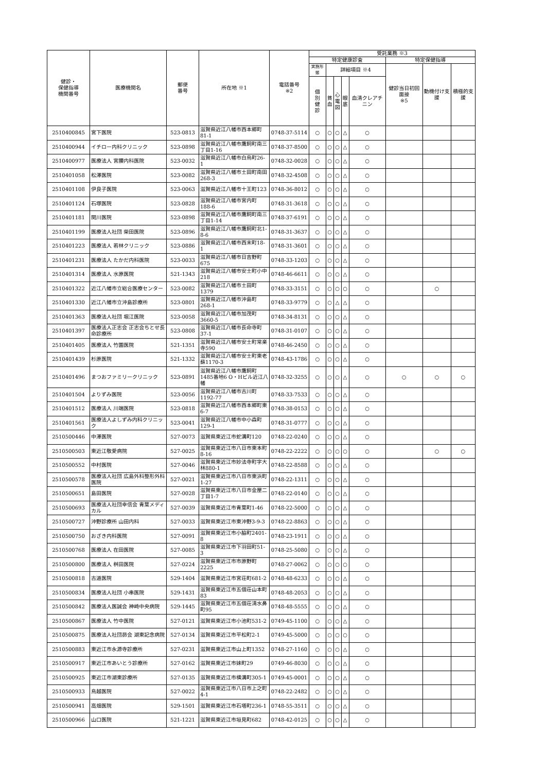| 健診・ 保健指導 機関番号 | 医療機関名 | 郵便 番号 | 所在地 ※1 | 電話番号 ※2 | 受託業務 ※3 | | | | | | | |
| --- | --- | --- | --- | --- | --- | --- | --- | --- | --- | --- | --- | --- |
| | | | | | 特定健康診査 | | | | | 特定保健指導 | | |
| | | | | | 実施形態 | 詳細項目 ※4 | | | | 健診当日初回面接 ※5 | 動機付け支援 | 積極的支援 |
| | | | | | 個 別 健 診 | 貧 血 | 心 電 図 | 眼 底 | 血清クレアチニン | | | |
| 2510400845 | 宮下医院 | 523-0813 | 滋賀県近江八幡市西本郷町81-1 | 0748-37-5114 | ○ | ○ | ○ | △ | ○ | | | |
| 2510400944 | イチロー内科クリニック | 523-0898 | 滋賀県近江八幡市鷹飼町南三丁目1-16 | 0748-37-8500 | ○ | ○ | ○ | △ | ○ | | | |
| 2510400977 | 医療法人 宮腰内科医院 | 523-0032 | 滋賀県近江八幡市白鳥町26-1 | 0748-32-0028 | ○ | ○ | ○ | △ | ○ | | | |
| 2510401058 | 松澤医院 | 523-0082 | 滋賀県近江八幡市土田町南田268-3 | 0748-32-4508 | ○ | ○ | ○ | △ | ○ | | | |
| 2510401108 | 伊良子医院 | 523-0063 | 滋賀県近江八幡市十王町123 | 0748-36-8012 | ○ | ○ | ○ | △ | ○ | | | |
| 2510401124 | 石塚医院 | 523-0828 | 滋賀県近江八幡市宮内町188-6 | 0748-31-3618 | ○ | ○ | ○ | △ | ○ | | | |
| 2510401181 | 関川医院 | 523-0898 | 滋賀県近江八幡市鷹飼町南三丁目1-14 | 0748-37-6191 | ○ | ○ | ○ | △ | ○ | | | |
| 2510401199 | 医療法人社団 柴田医院 | 523-0896 | 滋賀県近江八幡市鷹飼町北1-8-6 | 0748-31-3637 | ○ | ○ | ○ | △ | ○ | | | |
| 2510401223 | 医療法人 若林クリニック | 523-0886 | 滋賀県近江八幡市西末町18-1 | 0748-31-3601 | ○ | ○ | ○ | △ | ○ | | | |
| 2510401231 | 医療法人 たかだ内科医院 | 523-0033 | 滋賀県近江八幡市日吉野町675 | 0748-33-1203 | ○ | ○ | ○ | △ | ○ | | | |
| 2510401314 | 医療法人 水原医院 | 521-1343 | 滋賀県近江八幡市安土町小中218 | 0748-46-6611 | ○ | ○ | ○ | △ | ○ | | | |
| 2510401322 | 近江八幡市立総合医療センター | 523-0082 | 滋賀県近江八幡市土田町1379 | 0748-33-3151 | ○ | ○ | ○ | ○ | ○ | | ○ | |
| 2510401330 | 近江八幡市立沖島診療所 | 523-0801 | 滋賀県近江八幡市沖島町268-1 | 0748-33-9779 | ○ | ○ | △ | △ | ○ | | | |
| 2510401363 | 医療法人社団 堀江医院 | 523-0058 | 滋賀県近江八幡市加茂町3660-5 | 0748-34-8131 | ○ | ○ | ○ | △ | ○ | | | |
| 2510401397 | 医療法人正志会 正志会ちとせ長命診療所 | 523-0808 | 滋賀県近江八幡市長命寺町37-1 | 0748-31-0107 | ○ | ○ | ○ | △ | ○ | | | |
| 2510401405 | 医療法人 竹園医院 | 521-1351 | 滋賀県近江八幡市安土町常楽寺590 | 0748-46-2450 | ○ | ○ | ○ | △ | ○ | | | |
| 2510401439 | 杉原医院 | 521-1332 | 滋賀県近江八幡市安土町東老蘇1170-3 | 0748-43-1786 | ○ | ○ | ○ | △ | ○ | | | |
| 2510401496 | まつおファミリークリニック | 523-0891 | 滋賀県近江八幡市鷹飼町1485番地6 O・Hビル近江八幡 | 0748-32-3255 | ○ | ○ | ○ | △ | ○ | ○ | ○ | ○ |
| 2510401504 | よりずみ医院 | 523-0056 | 滋賀県近江八幡市古川町1192-77 | 0748-33-7533 | ○ | ○ | ○ | △ | ○ | | | |
| 2510401512 | 医療法人 川端医院 | 523-0818 | 滋賀県近江八幡市西本郷町東6-7 | 0748-38-0153 | ○ | ○ | ○ | △ | ○ | | | |
| 2510401561 | 医療法人よしずみ内科クリニック | 523-0041 | 滋賀県近江八幡市中小森町129-1 | 0748-31-0777 | ○ | ○ | ○ | △ | ○ | | | |
| 2510500446 | 中澤医院 | 527-0073 | 滋賀県東近江市蛇溝町120 | 0748-22-0240 | ○ | ○ | ○ | △ | ○ | | | |
| 2510500503 | 東近江敬愛病院 | 527-0025 | 滋賀県東近江市八日市東本町8-16 | 0748-22-2222 | ○ | ○ | ○ | ○ | ○ | | ○ | ○ |
| 2510500552 | 中村医院 | 527-0046 | 滋賀県東近江市妙法寺町字大林880-1 | 0748-22-8588 | ○ | ○ | ○ | △ | ○ | | | |
| 2510500578 | 医療法人社団 広島外科整形外科医院 | 527-0021 | 滋賀県東近江市八日市東浜町1-27 | 0748-22-1311 | ○ | ○ | ○ | △ | ○ | | | |
| 2510500651 | 島田医院 | 527-0028 | 滋賀県東近江市八日市金屋二丁目1-7 | 0748-22-0140 | ○ | ○ | ○ | △ | ○ | | | |
| 2510500693 | 医療法人社団幸信会 青葉メディカル | 527-0039 | 滋賀県東近江市青葉町1-46 | 0748-22-5000 | ○ | ○ | ○ | △ | ○ | | | |
| 2510500727 | 沖野診療所 山田内科 | 527-0033 | 滋賀県東近江市東沖野3-9-3 | 0748-22-8863 | ○ | ○ | ○ | △ | ○ | | | |
| 2510500750 | おざき内科医院 | 527-0091 | 滋賀県東近江市小脇町2401-8 | 0748-23-1911 | ○ | ○ | ○ | △ | ○ | | | |
| 2510500768 | 医療法人 在田医院 | 527-0085 | 滋賀県東近江市下羽田町51-3 | 0748-25-5080 | ○ | ○ | ○ | △ | ○ | | | |
| 2510500800 | 医療法人 桝田医院 | 527-0224 | 滋賀県東近江市市原野町2225 | 0748-27-0062 | ○ | ○ | ○ | ○ | ○ | | | |
| 2510500818 | 古道医院 | 529-1404 | 滋賀県東近江市宮荘町681-2 | 0748-48-6233 | ○ | ○ | ○ | △ | ○ | | | |
| 2510500834 | 医療法人社団 小串医院 | 529-1431 | 滋賀県東近江市五個荘山本町83 | 0748-48-2053 | ○ | ○ | ○ | △ | ○ | | | |
| 2510500842 | 医療法人医誠会 神崎中央病院 | 529-1445 | 滋賀県東近江市五個荘清水鼻町95 | 0748-48-5555 | ○ | ○ | ○ | △ | ○ | | | |
| 2510500867 | 医療法人 竹中医院 | 527-0121 | 滋賀県東近江市小池町531-2 | 0749-45-1100 | ○ | ○ | ○ | △ | ○ | | | |
| 2510500875 | 医療法人社団昴会 湖東記念病院 | 527-0134 | 滋賀県東近江市平松町2-1 | 0749-45-5000 | ○ | ○ | ○ | ○ | ○ | | | |
| 2510500883 | 東近江市永源寺診療所 | 527-0231 | 滋賀県東近江市山上町1352 | 0748-27-1160 | ○ | ○ | ○ | △ | ○ | | | |
| 2510500917 | 東近江市あいとう診療所 | 527-0162 | 滋賀県東近江市妹町29 | 0749-46-8030 | ○ | ○ | ○ | △ | ○ | | | |
| 2510500925 | 東近江市湖東診療所 | 527-0135 | 滋賀県東近江市横溝町305-1 | 0749-45-0001 | ○ | ○ | ○ | △ | ○ | | | |
| 2510500933 | 鳥越医院 | 527-0022 | 滋賀県東近江市八日市上之町4-1 | 0748-22-2482 | ○ | ○ | ○ | △ | ○ | | | |
| 2510500941 | 高畑医院 | 529-1501 | 滋賀県東近江市石塔町236-1 | 0748-55-3511 | ○ | ○ | ○ | △ | ○ | | | |
| 2510500966 | 山口医院 | 521-1221 | 滋賀県東近江市垣見町682 | 0748-42-0125 | ○ | ○ | ○ | △ | ○ | | | |